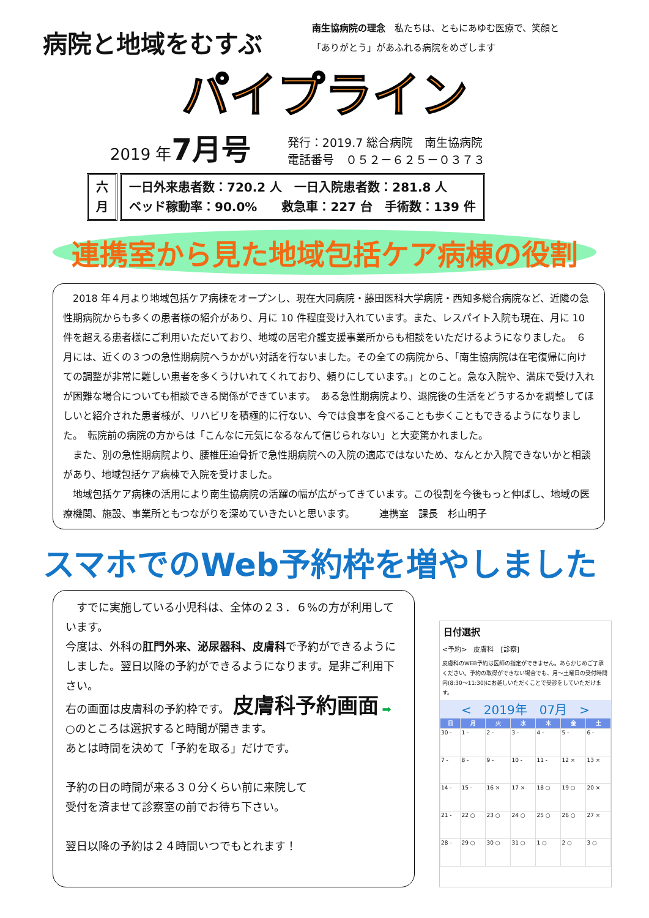病院と地域をむすぶ
南生協病院の理念　私たちは、ともにあゆむ医療で、笑顔と
「ありがとう」があふれる病院をめざします
パイプライン
2019 年7月号
発行：2019.7 総合病院　南生協病院
電話番号　０５２－６２５－０３７３
六
月
一日外来患者数：720.2 人　一日入院患者数：281.8 人
ベッド稼動率：90.0%　　救急車：227 台　手術数：139 件
連携室から見た地域包括ケア病棟の役割
　2018 年４月より地域包括ケア病棟をオープンし、現在大同病院・藤田医科大学病院・西知多総合病院など、近隣の急性期病院からも多くの患者様の紹介があり、月に 10 件程度受け入れています。また、レスパイト入院も現在、月に 10 件を超える患者様にご利用いただいており、地域の居宅介護支援事業所からも相談をいただけるようになりました。　６月には、近くの３つの急性期病院へうかがい対話を行ないました。その全ての病院から、「南生協病院は在宅復帰に向けての調整が非常に難しい患者を多くうけいれてくれており、頼りにしています。」とのこと。急な入院や、満床で受け入れが困難な場合についても相談できる関係ができています。　ある急性期病院より、退院後の生活をどうするかを調整してほしいと紹介された患者様が、リハビリを積極的に行ない、今では食事を食べることも歩くこともできるようになりました。　転院前の病院の方からは「こんなに元気になるなんて信じられない」と大変驚かれました。
　また、別の急性期病院より、腰椎圧迫骨折で急性期病院への入院の適応ではないため、なんとか入院できないかと相談があり、地域包括ケア病棟で入院を受けました。
　地域包括ケア病棟の活用により南生協病院の活躍の幅が広がってきています。この役割を今後もっと伸ばし、地域の医療機関、施設、事業所ともつながりを深めていきたいと思います。　　　連携室　課長　杉山明子
スマホでのWeb予約枠を増やしました
　すでに実施している小児科は、全体の２３．６%の方が利用しています。
今度は、外科の肛門外来、泌尿器科、皮膚科で予約ができるようにしました。翌日以降の予約ができるようになります。是非ご利用下さい。
右の画面は皮膚科の予約枠です。 皮膚科予約画面 ➡
○のところは選択すると時間が開きます。
あとは時間を決めて「予約を取る」だけです。
予約の日の時間が来る３０分くらい前に来院して
受付を済ませて診察室の前でお待ち下さい。
翌日以降の予約は２４時間いつでもとれます！
日付選択
<予約>　皮膚科　[診察]
皮膚科のWEB予約は医師の指定ができません。あらかじめご了承ください。予約の取得ができない場合でも、月〜土曜日の受付時間内(8:30〜11:30)にお越しいただくことで受診をしていただけます。
<　2019年　07月　>
| 日 | 月 | 火 | 水 | 木 | 金 | 土 |
| --- | --- | --- | --- | --- | --- | --- |
| 30 - | 1 - | 2 - | 3 - | 4 - | 5 - | 6 - |
| 7 - | 8 - | 9 - | 10 - | 11 - | 12 × | 13 × |
| 14 - | 15 - | 16 × | 17 × | 18 ○ | 19 ○ | 20 × |
| 21 - | 22 ○ | 23 ○ | 24 ○ | 25 ○ | 26 ○ | 27 × |
| 28 - | 29 ○ | 30 ○ | 31 ○ | 1 ○ | 2 ○ | 3 ○ |